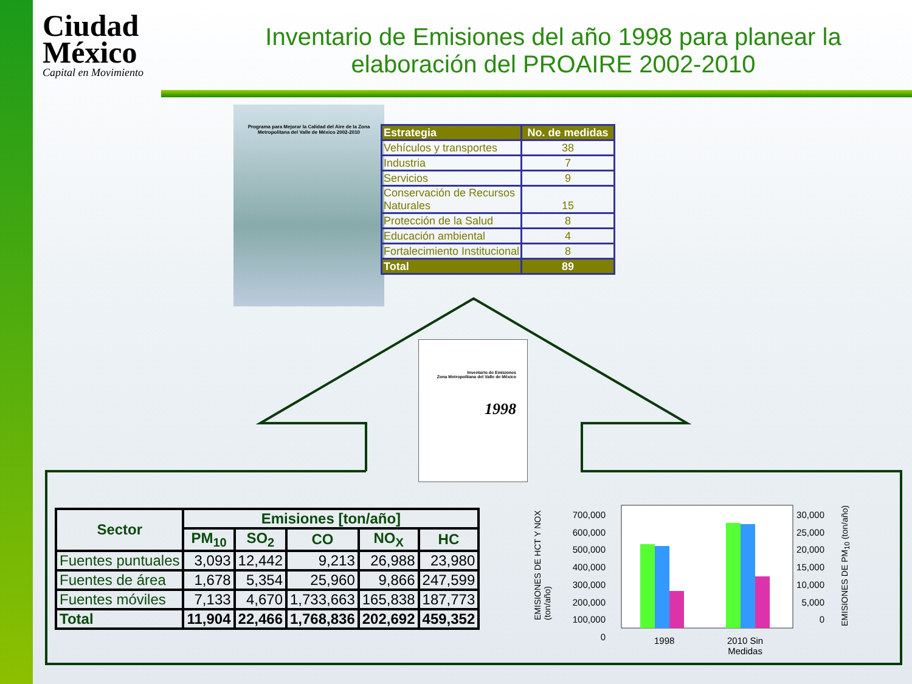Ciudad México
Capital en Movimiento
Inventario de Emisiones del año 1998 para planear la elaboración del PROAIRE 2002-2010
Programa para Mejorar la Calidad del Aire de la Zona Metropolitana del Valle de México 2002-2010
| Estrategia | No. de medidas |
| --- | --- |
| Vehículos y transportes | 38 |
| Industria | 7 |
| Servicios | 9 |
| Conservación de Recursos Naturales | 15 |
| Protección de la Salud | 8 |
| Educación ambiental | 4 |
| Fortalecimiento Institucional | 8 |
| Total | 89 |
Inventario de Emisiones
Zona Metropolitana del Valle de México
1998
| Sector | Emisiones [ton/año] | | | | |
| --- | --- | --- | --- | --- | --- |
| | PM<sub>10</sub> | SO<sub>2</sub> | CO | NO<sub>X</sub> | HC |
| Fuentes puntuales | 3,093 | 12,442 | 9,213 | 26,988 | 23,980 |
| Fuentes de área | 1,678 | 5,354 | 25,960 | 9,866 | 247,599 |
| Fuentes móviles | 7,133 | 4,670 | 1,733,663 | 165,838 | 187,773 |
| Total | 11,904 | 22,466 | 1,768,836 | 202,692 | 459,352 |
EMISIONES DE HCT Y NOX (ton/año)
700,000
600,000
500,000
400,000
300,000
200,000
100,000
0
1998
2010 Sin
Medidas
30,000
25,000
20,000
15,000
10,000
5,000
0
EMISIONES DE PM<sub>10</sub> (ton/año)